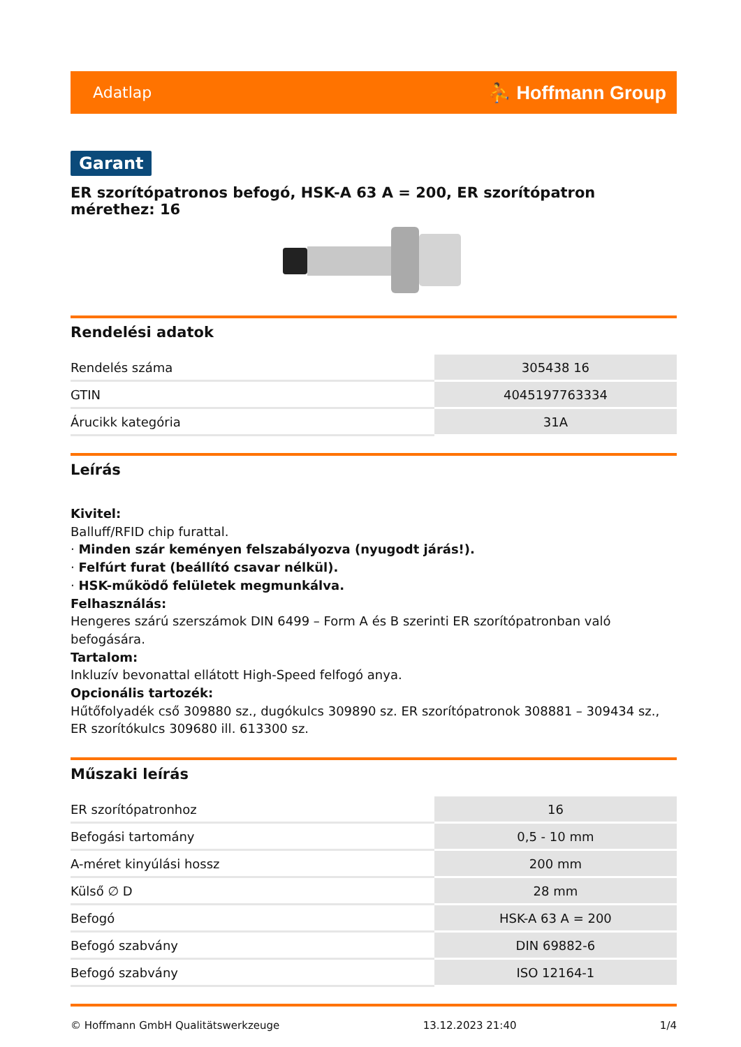Adatlap ⛹ Hoffmann Group
Garant
ER szorítópatronos befogó, HSK-A 63 A = 200, ER szorítópatron mérethez: 16
Rendelési adatok
| Rendelés száma | 305438 16 |
| GTIN | 4045197763334 |
| Árucikk kategória | 31A |
Leírás
Kivitel:
Balluff/RFID chip furattal.
· Minden szár keményen felszabályozva (nyugodt járás!).
· Felfúrt furat (beállító csavar nélkül).
· HSK-működő felületek megmunkálva.
Felhasználás:
Hengeres szárú szerszámok DIN 6499 – Form A és B szerinti ER szorítópatronban való befogására.
Tartalom:
Inkluzív bevonattal ellátott High-Speed felfogó anya.
Opcionális tartozék:
Hűtőfolyadék cső 309880 sz., dugókulcs 309890 sz. ER szorítópatronok 308881 – 309434 sz., ER szorítókulcs 309680 ill. 613300 sz.
Műszaki leírás
| ER szorítópatronhoz | 16 |
| Befogási tartomány | 0,5 - 10 mm |
| A-méret kinyúlási hossz | 200 mm |
| Külső ∅ D | 28 mm |
| Befogó | HSK-A 63 A = 200 |
| Befogó szabvány | DIN 69882-6 |
| Befogó szabvány | ISO 12164-1 |
© Hoffmann GmbH Qualitätswerkzeuge 13.12.2023 21:40 1/4